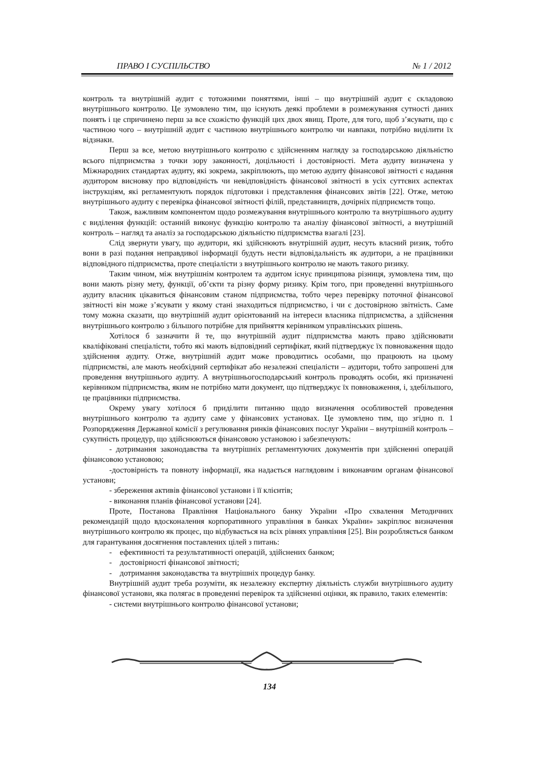ПРАВО І СУСПІЛЬСТВО № 1 / 2012
контроль та внутрішній аудит є тотожними поняттями, інші – що внутрішній аудит є складовою внутрішнього контролю. Це зумовлено тим, що існують деякі проблеми в розмежування сутності даних понять і це спричинено перш за все схожістю функцій цих двох явищ. Проте, для того, щоб з’ясувати, що є частиною чого – внутрішній аудит є частиною внутрішнього контролю чи навпаки, потрібно виділити їх відзнаки.
Перш за все, метою внутрішнього контролю є здійсненням нагляду за господарською діяльністю всього підприємства з точки зору законності, доцільності і достовірності. Мета аудиту визначена у Міжнародних стандартах аудиту, які зокрема, закріплюють, що метою аудиту фінансової звітності є надання аудитором висновку про відповідність чи невідповідність фінансової звітності в усіх суттєвих аспектах інструкціям, які регламентують порядок підготовки і представлення фінансових звітів [22]. Отже, метою внутрішнього аудиту є перевірка фінансової звітності філій, представництв, дочірніх підприємств тощо.
Також, важливим компонентом щодо розмежування внутрішнього контролю та внутрішнього аудиту є виділення функцій: останній виконує функцію контролю та аналізу фінансової звітності, а внутрішній контроль – нагляд та аналіз за господарською діяльністю підприємства взагалі [23].
Слід звернути увагу, що аудитори, які здійснюють внутрішній аудит, несуть власний ризик, тобто вони в разі подання неправдивої інформації будуть нести відповідальність як аудитори, а не працівники відповідного підприємства, проте спеціалісти з внутрішнього контролю не мають такого ризику.
Таким чином, між внутрішнім контролем та аудитом існує принципова різниця, зумовлена тим, що вони мають різну мету, функції, об’єкти та різну форму ризику. Крім того, при проведенні внутрішнього аудиту власник цікавиться фінансовим станом підприємства, тобто через перевірку поточної фінансової звітності він може з’ясувати у якому стані знаходиться підприємство, і чи є достовірною звітність. Саме тому можна сказати, що внутрішній аудит орієнтований на інтереси власника підприємства, а здійснення внутрішнього контролю з більшого потрібне для прийняття керівником управлінських рішень.
Хотілося б зазначити й те, що внутрішній аудит підприємства мають право здійснювати кваліфіковані спеціалісти, тобто які мають відповідний сертифікат, який підтверджує їх повноваження щодо здійснення аудиту. Отже, внутрішній аудит може проводитись особами, що працюють на цьому підприємстві, але мають необхідний сертифікат або незалежні спеціалісти – аудитори, тобто запрошені для проведення внутрішнього аудиту. А внутрішньогосподарський контроль проводять особи, які призначені керівником підприємства, яким не потрібно мати документ, що підтверджує їх повноваження, і, здебільшого, це працівники підприємства.
Окрему увагу хотілося б приділити питанню щодо визначення особливостей проведення внутрішнього контролю та аудиту саме у фінансових установах. Це зумовлено тим, що згідно п. 1 Розпорядження Державної комісії з регулювання ринків фінансових послуг України – внутрішній контроль – сукупність процедур, що здійснюються фінансовою установою і забезпечують:
- дотримання законодавства та внутрішніх регламентуючих документів при здійсненні операцій фінансовою установою;
-достовірність та повноту інформації, яка надається наглядовим і виконавчим органам фінансової установи;
- збереження активів фінансової установи і її клієнтів;
- виконання планів фінансової установи [24].
Проте, Постанова Правління Національного банку України «Про схвалення Методичних рекомендацій щодо вдосконалення корпоративного управління в банках України» закріплює визначення внутрішнього контролю як процес, що відбувається на всіх рівнях управління [25]. Він розробляється банком для гарантування досягнення поставлених цілей з питань:
- ефективності та результативності операцій, здійснених банком;
- достовірності фінансової звітності;
- дотримання законодавства та внутрішніх процедур банку.
Внутрішній аудит треба розуміти, як незалежну експертну діяльність служби внутрішнього аудиту фінансової установи, яка полягає в проведенні перевірок та здійсненні оцінки, як правило, таких елементів:
- системи внутрішнього контролю фінансової установи;
134